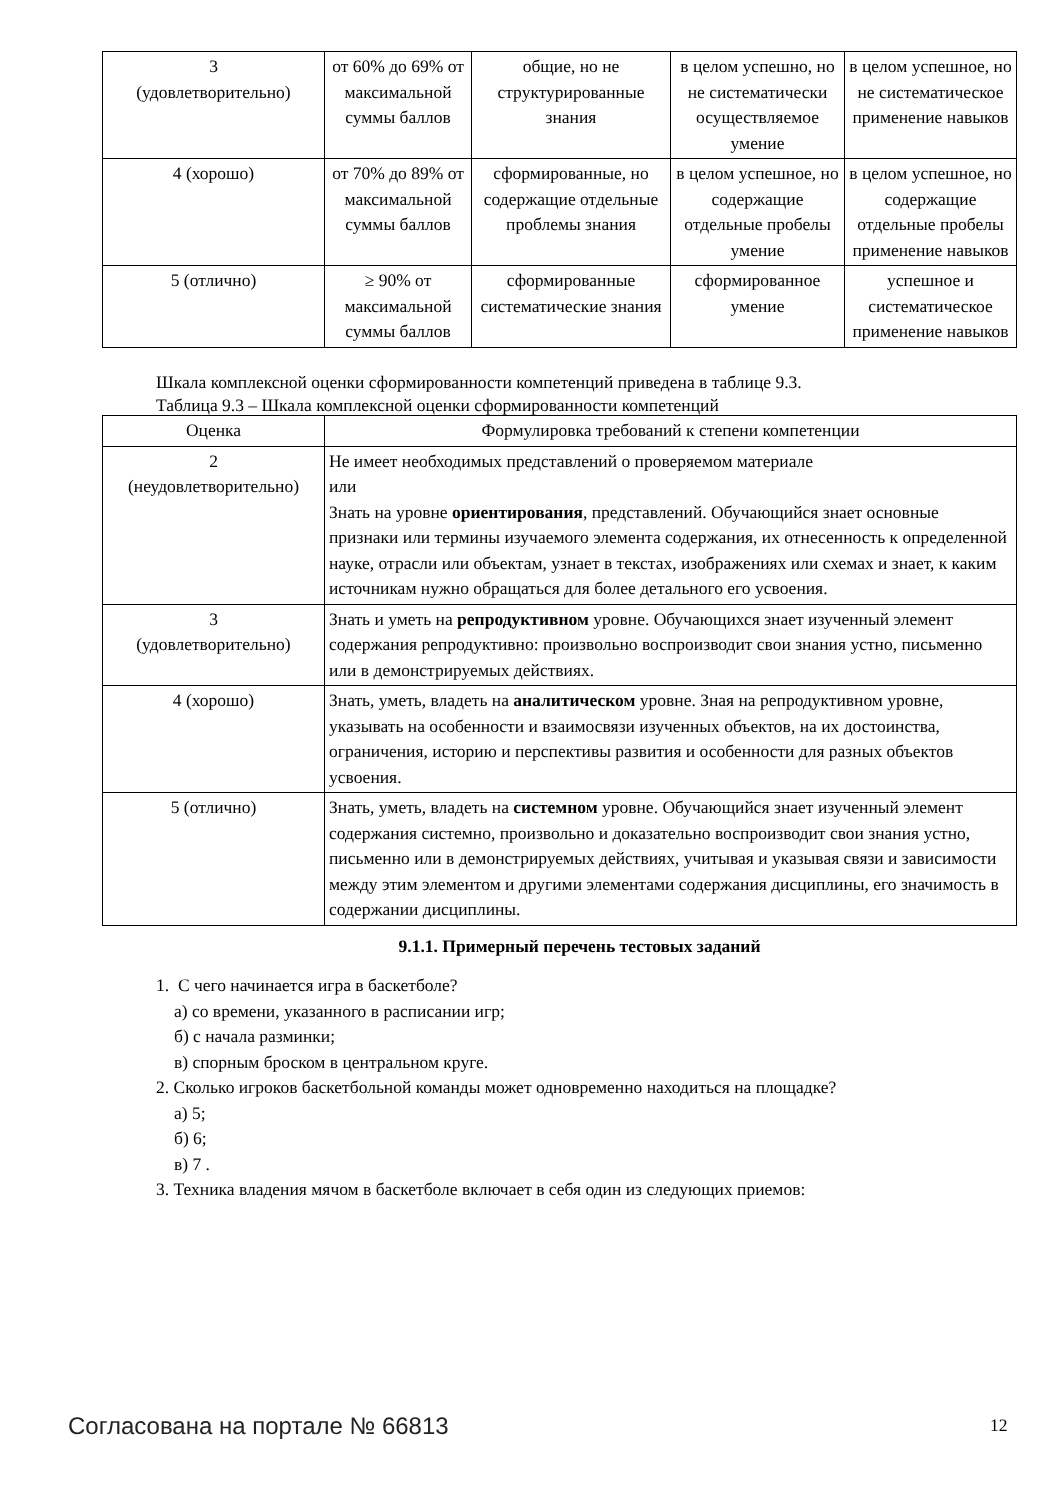| 3 (удовлетворительно) | от 60% до 69% от максимальной суммы баллов | общие, но не структурированные знания | в целом успешно, но не систематически осуществляемое умение | в целом успешное, но не систематическое применение навыков |
| 4 (хорошо) | от 70% до 89% от максимальной суммы баллов | сформированные, но содержащие отдельные проблемы знания | в целом успешное, но содержащие отдельные пробелы умение | в целом успешное, но содержащие отдельные пробелы применение навыков |
| 5 (отлично) | ≥ 90% от максимальной суммы баллов | сформированные систематические знания | сформированное умение | успешное и систематическое применение навыков |
Шкала комплексной оценки сформированности компетенций приведена в таблице 9.3.
Таблица 9.3 – Шкала комплексной оценки сформированности компетенций
| Оценка | Формулировка требований к степени компетенции |
| --- | --- |
| 2 (неудовлетворительно) | Не имеет необходимых представлений о проверяемом материале или Знать на уровне ориентирования , представлений. Обучающийся знает основные признаки или термины изучаемого элемента содержания, их отнесенность к определенной науке, отрасли или объектам, узнает в текстах, изображениях или схемах и знает, к каким источникам нужно обращаться для более детального его усвоения. |
| 3 (удовлетворительно) | Знать и уметь на репродуктивном уровне. Обучающихся знает изученный элемент содержания репродуктивно: произвольно воспроизводит свои знания устно, письменно или в демонстрируемых действиях. |
| 4 (хорошо) | Знать, уметь, владеть на аналитическом уровне. Зная на репродуктивном уровне, указывать на особенности и взаимосвязи изученных объектов, на их достоинства, ограничения, историю и перспективы развития и особенности для разных объектов усвоения. |
| 5 (отлично) | Знать, уметь, владеть на системном уровне. Обучающийся знает изученный элемент содержания системно, произвольно и доказательно воспроизводит свои знания устно, письменно или в демонстрируемых действиях, учитывая и указывая связи и зависимости между этим элементом и другими элементами содержания дисциплины, его значимость в содержании дисциплины. |
9.1.1. Примерный перечень тестовых заданий
1. С чего начинается игра в баскетболе?
а) со времени, указанного в расписании игр;
б) с начала разминки;
в) спорным броском в центральном круге.
2. Сколько игроков баскетбольной команды может одновременно находиться на площадке?
а) 5;
б) 6;
в) 7 .
3. Техника владения мячом в баскетболе включает в себя один из следующих приемов:
Согласована на портале № 66813 12